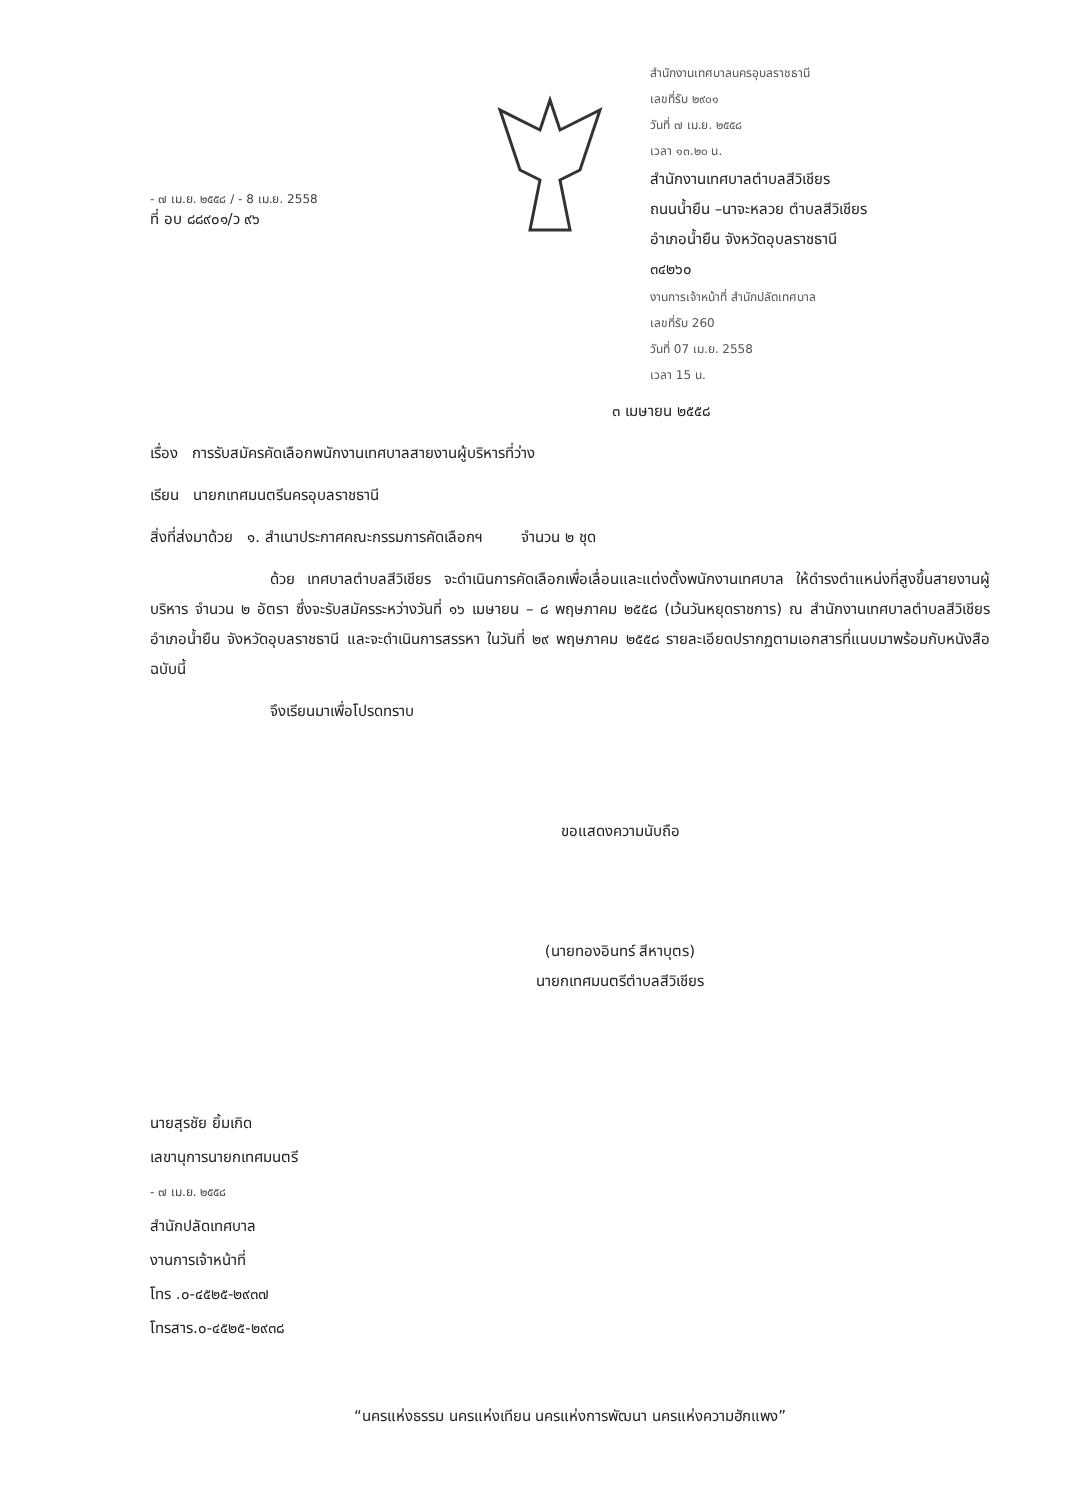- ๗ เม.ย. ๒๕๕๘ / - 8 เม.ย. 2558
ที่ อบ ๘๘๙๐๑/ว ๙๖
สำนักงานเทศบาลนครอุบลราชธานี
เลขที่รับ ๒๙๐๑
วันที่ ๗ เม.ย. ๒๕๕๘
เวลา ๑๓.๒๐ น.
สำนักงานเทศบาลตำบลสีวิเชียร
ถนนน้ำยืน –นาจะหลวย ตำบลสีวิเชียร
อำเภอน้ำยืน จังหวัดอุบลราชธานี
๓๔๒๖๐
งานการเจ้าหน้าที่ สำนักปลัดเทศบาล
เลขที่รับ 260
วันที่ 07 เม.ย. 2558
เวลา 15 น.
๓ เมษายน ๒๕๕๘
เรื่อง การรับสมัครคัดเลือกพนักงานเทศบาลสายงานผู้บริหารที่ว่าง
เรียน นายกเทศมนตรีนครอุบลราชธานี
สิ่งที่ส่งมาด้วย ๑. สำเนาประกาศคณะกรรมการคัดเลือกฯ จำนวน ๒ ชุด
ด้วย เทศบาลตำบลสีวิเชียร จะดำเนินการคัดเลือกเพื่อเลื่อนและแต่งตั้งพนักงานเทศบาล ให้ดำรงตำแหน่งที่สูงขึ้นสายงานผู้บริหาร จำนวน ๒ อัตรา ซึ่งจะรับสมัครระหว่างวันที่ ๑๖ เมษายน – ๘ พฤษภาคม ๒๕๕๘ (เว้นวันหยุดราชการ) ณ สำนักงานเทศบาลตำบลสีวิเชียร อำเภอน้ำยืน จังหวัดอุบลราชธานี และจะดำเนินการสรรหา ในวันที่ ๒๙ พฤษภาคม ๒๕๕๘ รายละเอียดปรากฏตามเอกสารที่แนบมาพร้อมกับหนังสือฉบับนี้
จึงเรียนมาเพื่อโปรดทราบ
ขอแสดงความนับถือ
(นายทองอินทร์ สีหาบุตร)
นายกเทศมนตรีตำบลสีวิเชียร
นายสุรชัย ยิ้มเกิด
เลขานุการนายกเทศมนตรี
- ๗ เม.ย. ๒๕๕๘
สำนักปลัดเทศบาล
งานการเจ้าหน้าที่
โทร .๐-๔๕๒๕-๒๙๓๗
โทรสาร.๐-๔๕๒๕-๒๙๓๘
“นครแห่งธรรม นครแห่งเทียน นครแห่งการพัฒนา นครแห่งความฮักแพง”